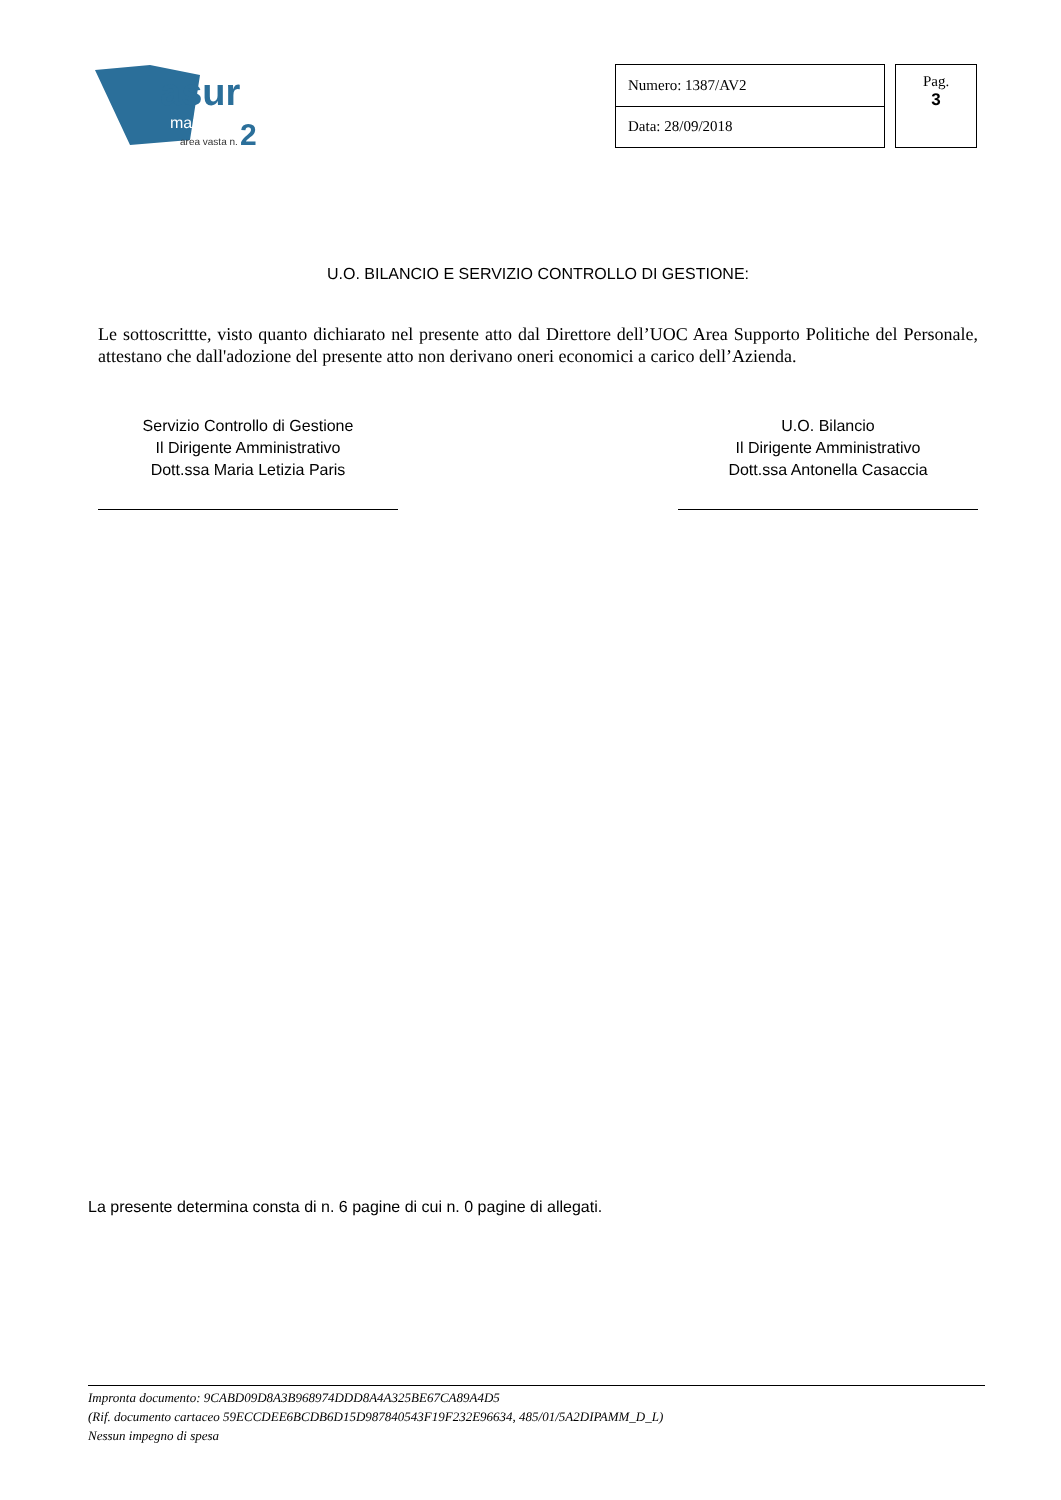asur
marche
area vasta n.
2
| Numero: 1387/AV2 |
| Data: 28/09/2018 |
Pag.
3
U.O. BILANCIO E SERVIZIO CONTROLLO DI GESTIONE:
Le sottoscrittte, visto quanto dichiarato nel presente atto dal Direttore dell’UOC Area Supporto Politiche del Personale, attestano che dall'adozione del presente atto non derivano oneri economici a carico dell’Azienda.
Servizio Controllo di Gestione
Il Dirigente Amministrativo
Dott.ssa Maria Letizia Paris
U.O. Bilancio
Il Dirigente Amministrativo
Dott.ssa Antonella Casaccia
La presente determina consta di n. 6 pagine di cui n. 0 pagine di allegati.
Impronta documento: 9CABD09D8A3B968974DDD8A4A325BE67CA89A4D5
(Rif. documento cartaceo 59ECCDEE6BCDB6D15D987840543F19F232E96634, 485/01/5A2DIPAMM_D_L)
Nessun impegno di spesa